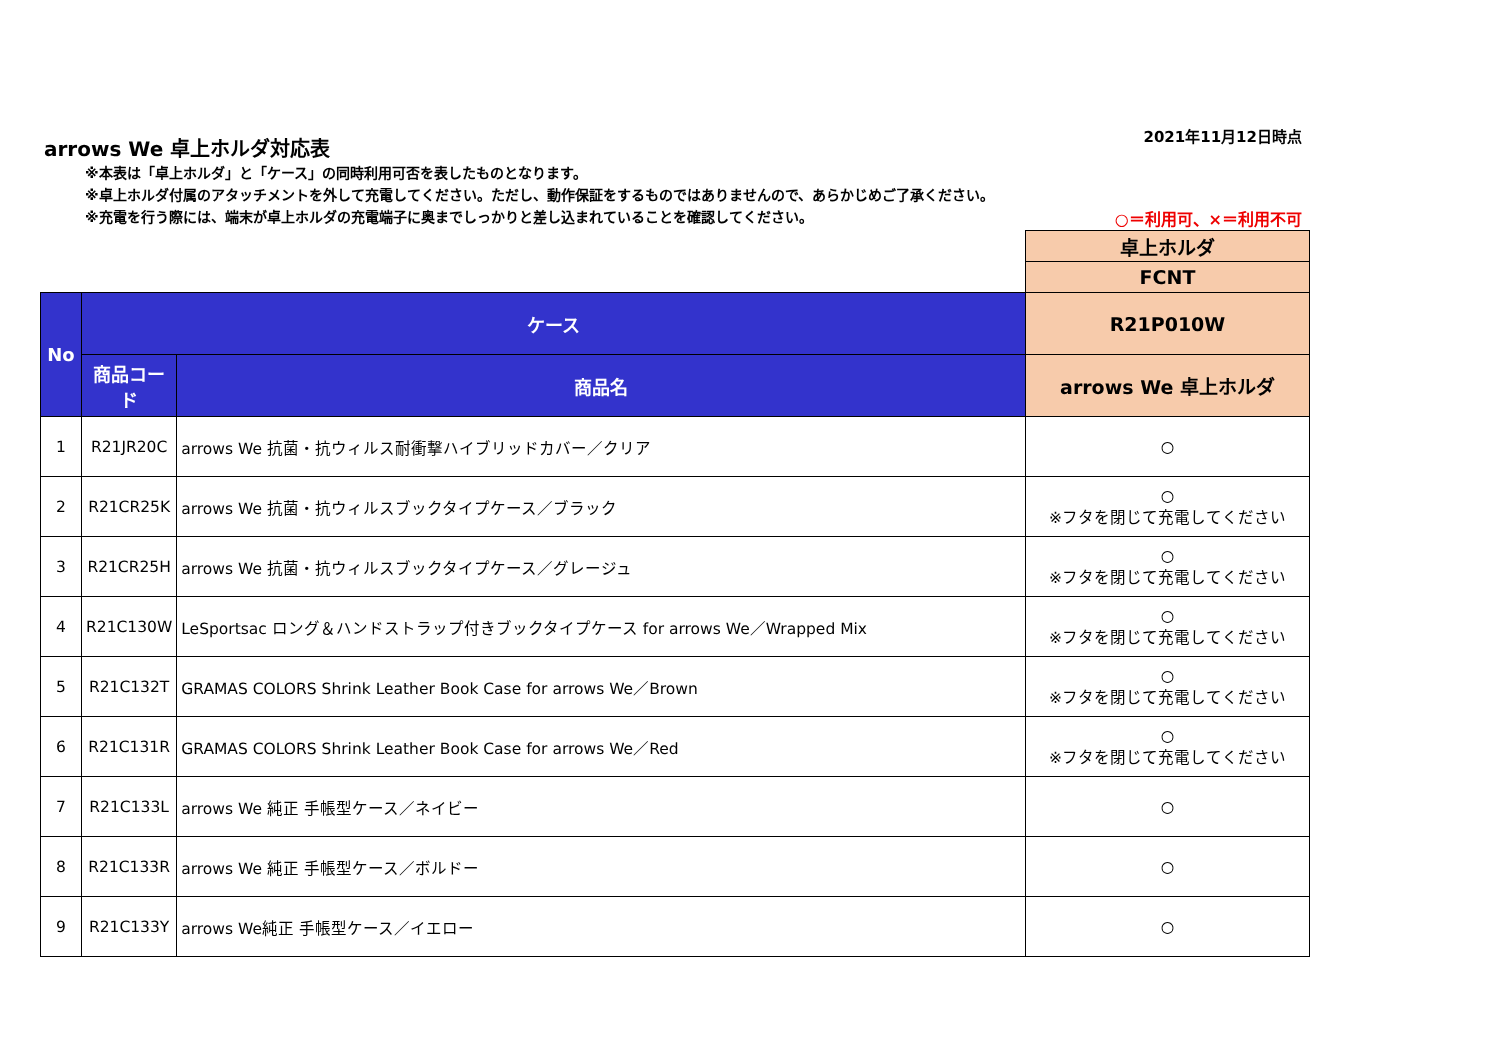arrows We 卓上ホルダ対応表
2021年11月12日時点
※本表は「卓上ホルダ」と「ケース」の同時利用可否を表したものとなります。
※卓上ホルダ付属のアタッチメントを外して充電してください。ただし、動作保証をするものではありませんので、あらかじめご了承ください。
※充電を行う際には、端末が卓上ホルダの充電端子に奥までしっかりと差し込まれていることを確認してください。
○＝利用可、×＝利用不可
| | | | 卓上ホルダ |
| | | | FCNT |
| No | ケース | | R21P010W |
| | 商品コード | 商品名 | arrows We 卓上ホルダ |
| 1 | R21JR20C | arrows We 抗菌・抗ウィルス耐衝撃ハイブリッドカバー／クリア | ○ |
| 2 | R21CR25K | arrows We 抗菌・抗ウィルスブックタイプケース／ブラック | ○ ※フタを閉じて充電してください |
| 3 | R21CR25H | arrows We 抗菌・抗ウィルスブックタイプケース／グレージュ | ○ ※フタを閉じて充電してください |
| 4 | R21C130W | LeSportsac ロング＆ハンドストラップ付きブックタイプケース for arrows We／Wrapped Mix | ○ ※フタを閉じて充電してください |
| 5 | R21C132T | GRAMAS COLORS Shrink Leather Book Case for arrows We／Brown | ○ ※フタを閉じて充電してください |
| 6 | R21C131R | GRAMAS COLORS Shrink Leather Book Case for arrows We／Red | ○ ※フタを閉じて充電してください |
| 7 | R21C133L | arrows We 純正 手帳型ケース／ネイビー | ○ |
| 8 | R21C133R | arrows We 純正 手帳型ケース／ボルドー | ○ |
| 9 | R21C133Y | arrows We純正 手帳型ケース／イエロー | ○ |